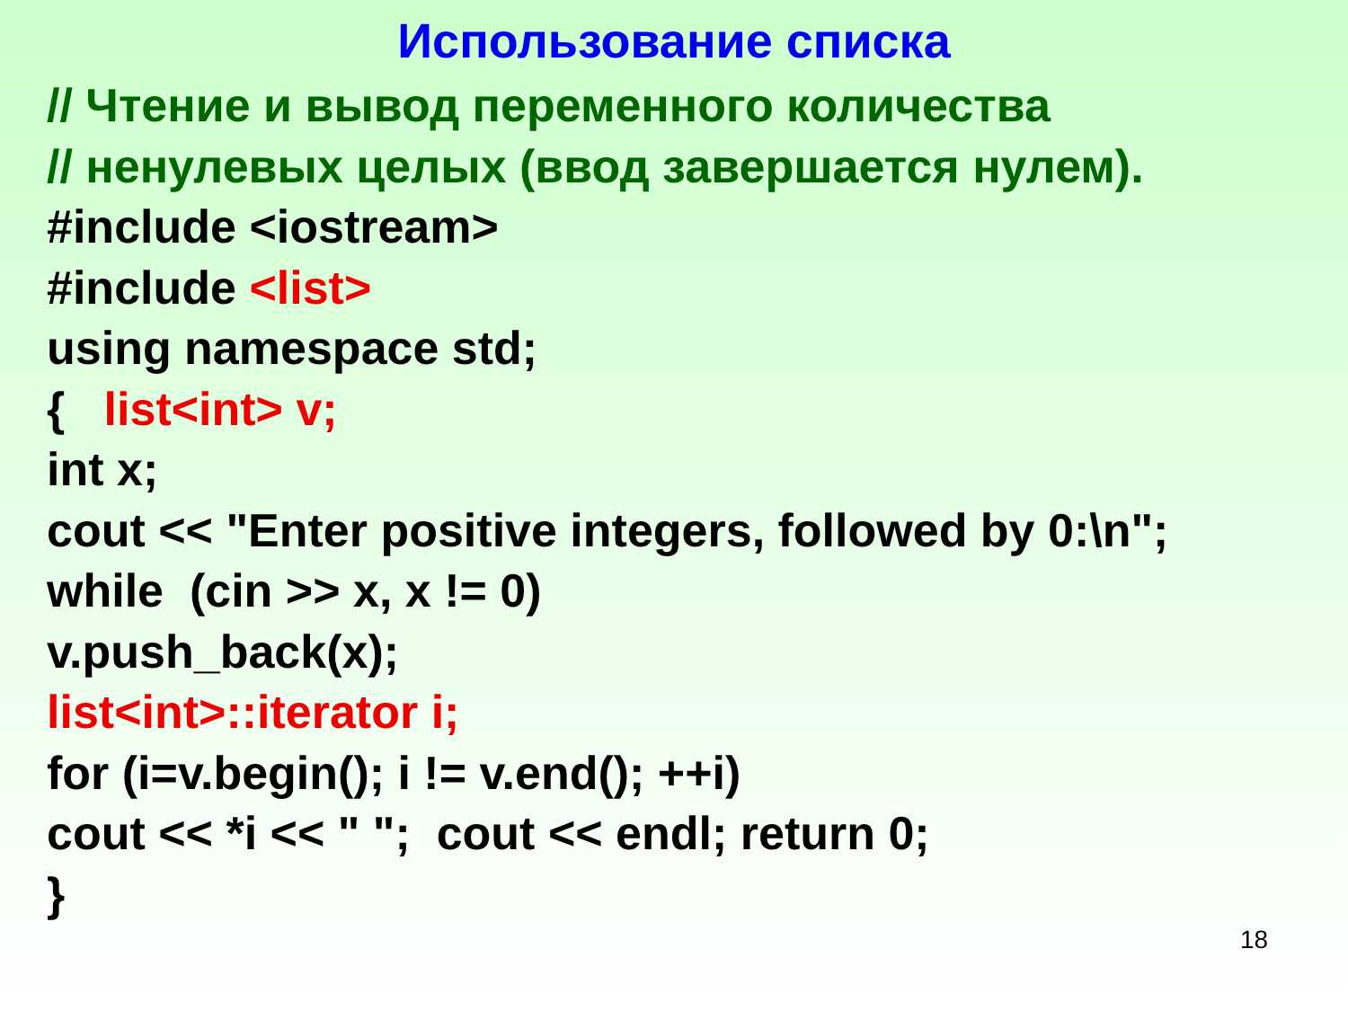Использование списка
// Чтение и вывод переменного количества
// ненулевых целых (ввод завершается нулем).
#include <iostream>
#include <list>
using namespace std;
{ list<int> v;
int x;
cout << "Enter positive integers, followed by 0:\n";
while (cin >> x, x != 0)
v.push_back(x);
list<int>::iterator i;
for (i=v.begin(); i != v.end(); ++i)
cout << *i << " "; cout << endl; return 0;
}
18